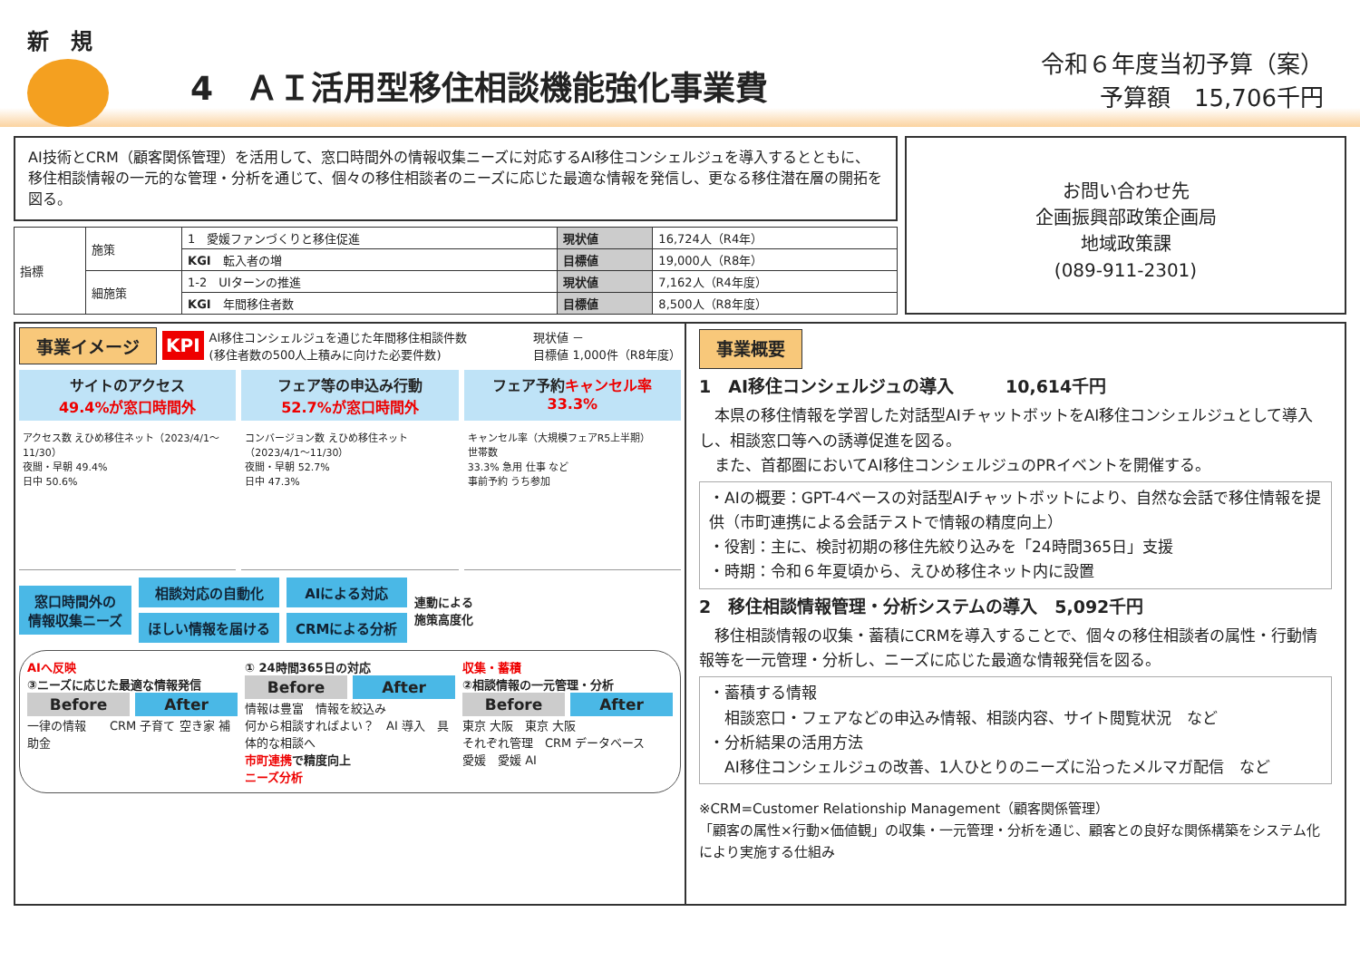新　規
4　ＡＩ活用型移住相談機能強化事業費
令和６年度当初予算（案）
予算額　15,706千円
AI技術とCRM（顧客関係管理）を活用して、窓口時間外の情報収集ニーズに対応するAI移住コンシェルジュを導入するとともに、移住相談情報の一元的な管理・分析を通じて、個々の移住相談者のニーズに応じた最適な情報を発信し、更なる移住潜在層の開拓を図る。
| 指標 | 施策 | 1 愛媛ファンづくりと移住促進 | 現状値 | 16,724人（R4年） |
| | | KGI 転入者の増 | 目標値 | 19,000人（R8年） |
| | 細施策 | 1-2 UIターンの推進 | 現状値 | 7,162人（R4年度） |
| | | KGI 年間移住者数 | 目標値 | 8,500人（R8年度） |
お問い合わせ先
企画振興部政策企画局
地域政策課
(089-911-2301)
事業イメージ KPI AI移住コンシェルジュを通じた年間移住相談件数
(移住者数の500人上積みに向けた必要件数) 現状値 －
目標値 1,000件（R8年度）
サイトのアクセス
49.4%が窓口時間外
フェア等の申込み行動
52.7%が窓口時間外
フェア予約キャンセル率
33.3%
アクセス数 えひめ移住ネット（2023/4/1～11/30）
夜間・早朝 49.4%
日中 50.6%
コンバージョン数 えひめ移住ネット（2023/4/1～11/30）
夜間・早朝 52.7%
日中 47.3%
キャンセル率（大規模フェアR5上半期）
世帯数
33.3% 急用 仕事 など
事前予約 うち参加
窓口時間外の
情報収集ニーズ
相談対応の自動化
ほしい情報を届ける
AIによる対応
CRMによる分析
連動による
施策高度化
AIへ反映
③ニーズに応じた最適な情報発信
Before After
一律の情報　　CRM 子育て 空き家 補助金
① 24時間365日の対応
Before After
情報は豊富　情報を絞込み
何から相談すればよい？　AI 導入　具体的な相談へ
市町連携で精度向上
ニーズ分析
収集・蓄積
②相談情報の一元管理・分析
Before After
東京 大阪　東京 大阪
それぞれ管理　CRM データベース
愛媛　愛媛 AI
事業概要
1　AI移住コンシェルジュの導入　　　10,614千円
　本県の移住情報を学習した対話型AIチャットボットをAI移住コンシェルジュとして導入し、相談窓口等への誘導促進を図る。
　また、首都圏においてAI移住コンシェルジュのPRイベントを開催する。
・AIの概要：GPT-4ベースの対話型AIチャットボットにより、自然な会話で移住情報を提供（市町連携による会話テストで情報の精度向上）
・役割：主に、検討初期の移住先絞り込みを「24時間365日」支援
・時期：令和６年夏頃から、えひめ移住ネット内に設置
2　移住相談情報管理・分析システムの導入　5,092千円
　移住相談情報の収集・蓄積にCRMを導入することで、個々の移住相談者の属性・行動情報等を一元管理・分析し、ニーズに応じた最適な情報発信を図る。
・蓄積する情報
　相談窓口・フェアなどの申込み情報、相談内容、サイト閲覧状況　など
・分析結果の活用方法
　AI移住コンシェルジュの改善、1人ひとりのニーズに沿ったメルマガ配信　など
※CRM=Customer Relationship Management（顧客関係管理）
「顧客の属性×行動×価値観」の収集・一元管理・分析を通じ、顧客との良好な関係構築をシステム化により実施する仕組み